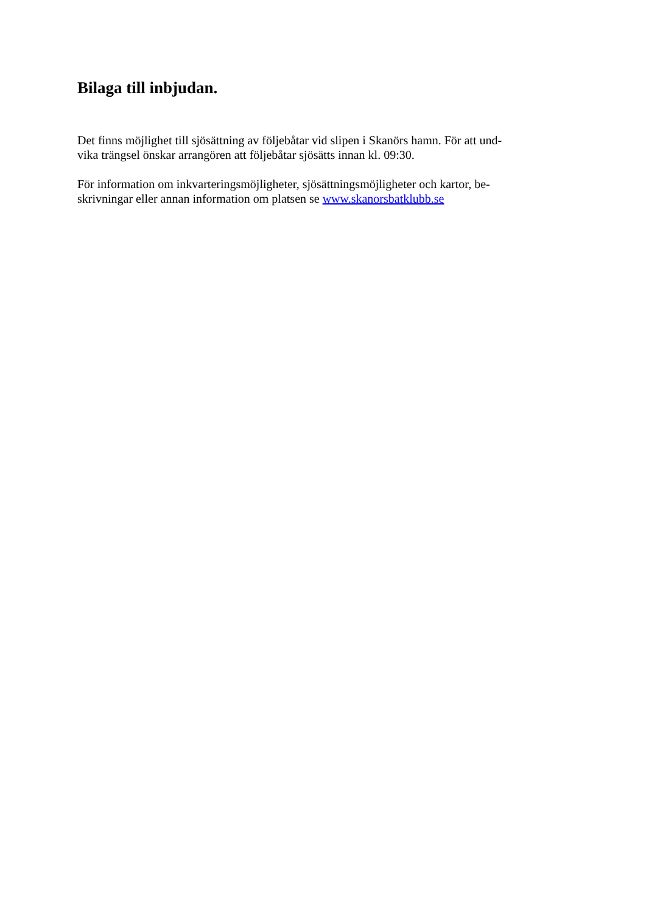Bilaga till inbjudan.
Det finns möjlighet till sjösättning av följebåtar vid slipen i Skanörs hamn. För att und-
vika trängsel önskar arrangören att följebåtar sjösätts innan kl. 09:30.
För information om inkvarteringsmöjligheter, sjösättningsmöjligheter och kartor, be-
skrivningar eller annan information om platsen se www.skanorsbatklubb.se